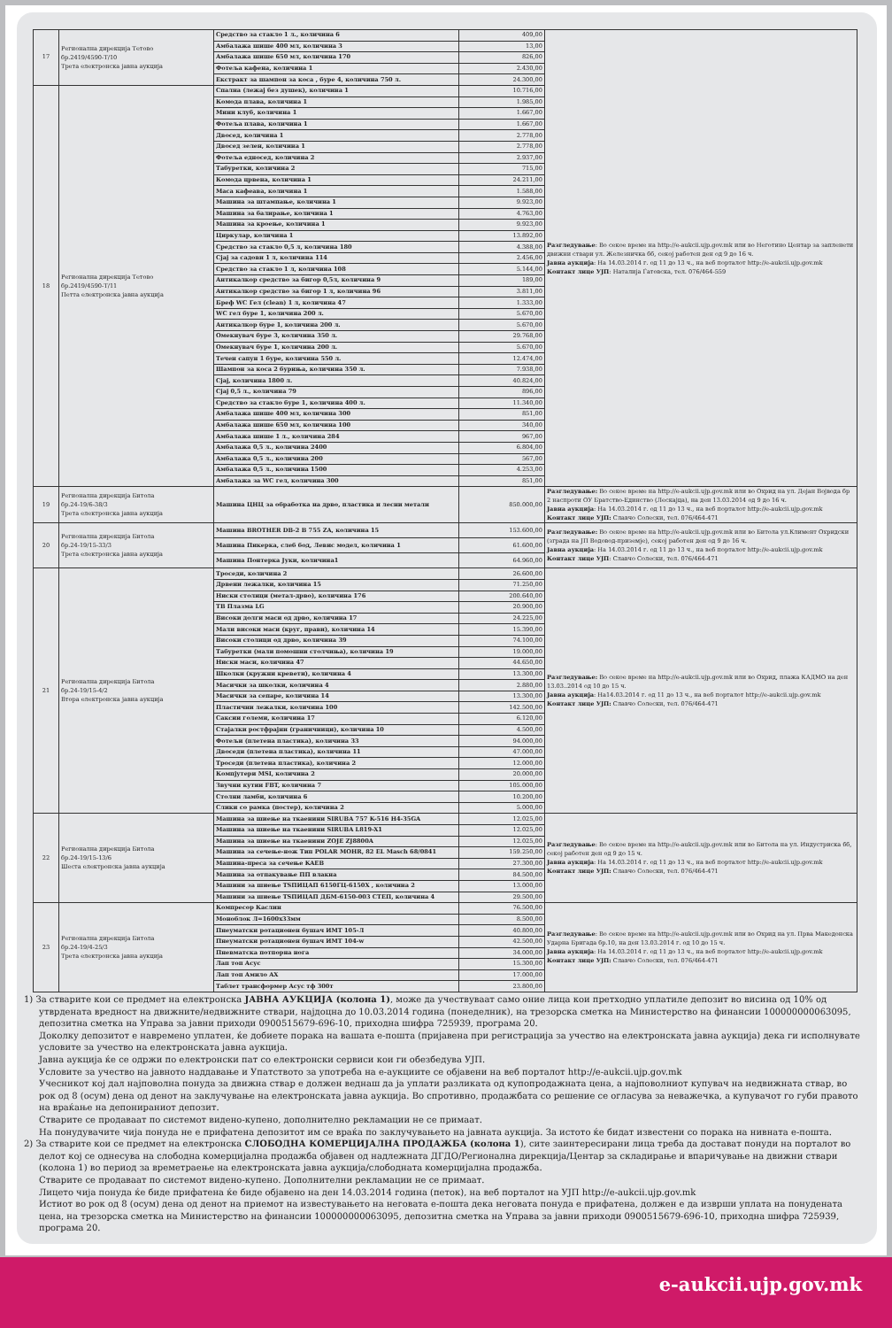| 17 | Регионална дирекција Тетово бр.2419/4590-Т/10 Трета електронска јавна аукција | Средство за стакло 1 л., количина 6 | 409,00 | Разгледување : Во секое време на http://e-aukcii.ujp.gov.mk или во Неготино Центар за запленети движни ствари ул. Железничка бб, секој работен ден од 9 до 16 ч. Јавна аукција : На 14.03.2014 г. од 11 до 13 ч., на веб порталот http://e-aukcii.ujp.gov.mk Контакт лице УЈП : Наталија Ѓатовска, тел. 076/464-559 |
| | | Амбалажа шише 400 мл, количина 3 | 13,00 | |
| | | Амбалажа шише 650 мл, количина 170 | 826,00 | |
| | | Фотеља кафена, количина 1 | 2.430,00 | |
| | | Екстракт за шампон за коса , буре 4, количина 750 л. | 24.300,00 | |
| 18 | Регионална дирекција Тетово бр.2419/4590-Т/11 Петта електронска јавна аукција | Спална (лежај без душек), количина 1 | 10.716,00 | |
| | | Комода плава, количина 1 | 1.985,00 | |
| | | Мини клуб, количина 1 | 1.667,00 | |
| | | Фотеља плава, количина 1 | 1.667,00 | |
| | | Двосед, количина 1 | 2.778,00 | |
| | | Двосед зелен, количина 1 | 2.778,00 | |
| | | Фотеља едносед, количина 2 | 2.937,00 | |
| | | Табуретки, количина 2 | 715,00 | |
| | | Комода црвена, количина 1 | 24.211,00 | |
| | | Маса кафеава, количина 1 | 1.588,00 | |
| | | Машина за штампање, количина 1 | 9.923,00 | |
| | | Машина за балирање, количина 1 | 4.763,00 | |
| | | Машина за кроење, количина 1 | 9.923,00 | |
| | | Циркулар, количина 1 | 13.892,00 | |
| | | Средство за стакло 0,5 л, количина 180 | 4.388,00 | |
| | | Сјај за садови 1 л, количина 114 | 2.456,00 | |
| | | Средство за стакло 1 л, количина 108 | 5.144,00 | |
| | | Антикалкор средство за бигор 0,5л, количина 9 | 189,00 | |
| | | Антикалкор средство за бигор 1 л, количина 96 | 3.811,00 | |
| | | Бреф WC Гел (clean) 1 л, количина 47 | 1.333,00 | |
| | | WC гел буре 1, количина 200 л. | 5.670,00 | |
| | | Антикалкор буре 1, количина 200 л. | 5.670,00 | |
| | | Омекнувач буре 3, количина 350 л. | 29.768,00 | |
| | | Омекнувач буре 1, количина 200 л. | 5.670,00 | |
| | | Течен сапун 1 буре, количина 550 л. | 12.474,00 | |
| | | Шампон за коса 2 буриња, количина 350 л. | 7.938,00 | |
| | | Сјај, количина 1800 л. | 40.824,00 | |
| | | Сјај 0,5 л., количина 79 | 896,00 | |
| | | Средство за стакло буре 1, количина 400 л. | 11.340,00 | |
| | | Амбалажа шише 400 мл, количина 300 | 851,00 | |
| | | Амбалажа шише 650 мл, количина 100 | 340,00 | |
| | | Амбалажа шише 1 л., количина 284 | 967,00 | |
| | | Амбалажа 0,5 л., количина 2400 | 6.804,00 | |
| | | Амбалажа 0,5 л., количина 200 | 567,00 | |
| | | Амбалажа 0,5 л., количина 1500 | 4.253,00 | |
| | | Амбалажа за WC гел, количина 300 | 851,00 | |
| 19 | Регионална дирекција Битола бр.24-19/6-38/3 Трета електронска јавна аукција | Машина ЦНЦ за обработка на дрво, пластика и лесни метали | 850.000,00 | Разгледување: Во секое време на http://e-aukcii.ujp.gov.mk или во Охрид на ул. Дејан Војвода бр 2 наспроти ОУ Братство-Единство (Лескајца), на ден 13.03.2014 од 9 до 16 ч. Јавна аукција : На 14.03.2014 г. од 11 до 13 ч., на веб порталот http://e-aukcii.ujp.gov.mk Контакт лице УЈП: Славчо Солески, тел. 076/464-471 |
| 20 | Регионална дирекција Битола бр.24-19/15-33/3 Трета електронска јавна аукција | Машина BROTHER DB-2 B 755 ZA, количина 15 | 153.600,00 | Разгледување: Во секое време на http://e-aukcii.ujp.gov.mk или во Битола ул.Климент Охридски (зграда на ЈП Водовод-приземје), секој работен ден од 9 до 16 ч. Јавна аукција : На 14.03.2014 г. од 11 до 13 ч., на веб порталот http://e-aukcii.ujp.gov.mk Контакт лице УЈП : Славчо Солески, тел. 076/464-471 |
| | | Машина Пикерка, слеб бод, Левис модел, количина 1 | 61.600,00 | |
| | | Машина Понтерка Јуки, количина1 | 64.960,00 | |
| 21 | Регионална дирекција Битола бр.24-19/15-4/2 Втора електронска јавна аукција | Троседи, количина 2 | 26.600,00 | Разгледување: Во секое време на http://e-aukcii.ujp.gov.mk или во Охрид, плажа КАДМО на ден 13.03..2014 од 10 до 15 ч. Јавна аукција : На14.03.2014 г. од 11 до 13 ч., на веб порталот http://e-aukcii.ujp.gov.mk Контакт лице УЈП: Славчо Солески, тел. 076/464-471 |
| | | Дрвени лежалки, количина 15 | 71.250,00 | |
| | | Ниски столици (метал-дрво), количина 176 | 200.640,00 | |
| | | ТВ Плазма LG | 20.900,00 | |
| | | Високи долги маси од дрво, количина 17 | 24.225,00 | |
| | | Мали високи маси (круг, прави), количина 14 | 15.390,00 | |
| | | Високи столици од дрво, количина 39 | 74.100,00 | |
| | | Табуретки (мали помошни столчиња), количина 19 | 19.000,00 | |
| | | Ниски маси, количина 47 | 44.650,00 | |
| | | Школки (кружни кревети), количина 4 | 13.300,00 | |
| | | Масички за школки, количина 4 | 2.880,00 | |
| | | Масички за сепаре, количина 14 | 13.300,00 | |
| | | Пластични лежалки, количина 100 | 142.500,00 | |
| | | Саксии големи, количина 17 | 6.120,00 | |
| | | Стајалки ростфрајни (граничници), количина 10 | 4.500,00 | |
| | | Фотељи (плетена пластика), количина 33 | 94.000,00 | |
| | | Двоседи (плетена пластика), количина 11 | 47.000,00 | |
| | | Троседи (плетена пластика), количина 2 | 12.000,00 | |
| | | Компјутери MSI, количина 2 | 20.000,00 | |
| | | Звучни кутии FBT, количина 7 | 105.000,00 | |
| | | Столни ламби, количина 6 | 10.200,00 | |
| | | Слики со рамка (постер), количина 2 | 5.000,00 | |
| 22 | Регионална дирекција Битола бр.24-19/15-13/6 Шеста електронска јавна аукција | Машина за шиење на ткаенини SIRUBA 757 K-516 H4-35GA | 12.025,00 | Разгледување : Во секое време на http://e-aukcii.ujp.gov.mk или во Битола на ул. Индустриска бб, секој работен ден од 9 до 15 ч. Јавна аукција : На 14.03.2014 г. од 11 до 13 ч., на веб порталот http://e-aukcii.ujp.gov.mk Контакт лице УЈП: Славчо Солески, тел. 076/464-471 |
| | | Машина за шиење на ткаенини SIRUBA L819-X1 | 12.025,00 | |
| | | Машина за шиење на ткаенини ZOJE ZJ8800A | 12.025,00 | |
| | | Машина за сечење-нож Тип POLAR MOHR, 82 EL Masch 68/0841 | 159.250,00 | |
| | | Машина-преса за сечење KAEB | 27.300,00 | |
| | | Машина за отпакување ПП влакна | 84.500,00 | |
| | | Машини за шиење TSПИЦАП 6150ГЦ-6150X , количина 2 | 13.000,00 | |
| | | Машини за шиење TSПИЦАП ДБМ-6150-003 СТЕП, количина 4 | 29.500,00 | |
| 23 | Регионална дирекција Битола бр.24-19/4-25/3 Трета електронска јавна аукција | Компресор Каслин | 76.500,00 | Разгледување : Во секое време на http://e-aukcii.ujp.gov.mk или во Охрид на ул. Прва Македонска Ударна Бригада бр.10, на ден 13.03.2014 г. од 10 до 15 ч. Јавна аукција : На 14.03.2014 г. од 11 до 13 ч., на веб порталот http://e-aukcii.ujp.gov.mk Контакт лице УЈП: Славчо Солески, тел. 076/464-471 |
| | | Моноблок Л=1600x33мм | 8.500,00 | |
| | | Пнеуматски ротационен бушач ИМТ 105-Л | 40.800,00 | |
| | | Пнеуматски ротационен бушач ИМТ 104-w | 42.500,00 | |
| | | Пневматска потпорна нога | 34.000,00 | |
| | | Лап топ Асус | 15.300,00 | |
| | | Лап топ Амило AX | 17.000,00 | |
| | | Таблет трансформер Асус тф 300т | 23.800,00 | |
1) За стварите кои се предмет на електронска ЈАВНА АУКЦИЈА (колона 1), може да учествуваат само оние лица кои претходно уплатиле депозит во висина од 10% од
утврдената вредност на движните/недвижните ствари, најдоцна до 10.03.2014 година (понеделник), на трезорска сметка на Министерство на финансии 100000000063095, депозитна сметка на Управа за јавни приходи 0900515679-696-10, приходна шифра 725939, програма 20.
Доколку депозитот е навремено уплатен, ќе добиете порака на вашата е-пошта (пријавена при регистрација за учество на електронската јавна аукција) дека ги исполнувате условите за учество на електронската јавна аукција.
Јавна аукција ќе се одржи по електронски пат со електронски сервиси кои ги обезбедува УЈП.
Условите за учество на јавното наддавање и Упатството за употреба на е-аукциите се објавени на веб порталот http://e-aukcii.ujp.gov.mk
Учесникот кој дал најповолна понуда за движна ствар е должен веднаш да ја уплати разликата од купопродажната цена, а најповолниот купувач на недвижната ствар, во рок од 8 (осум) дена од денот на заклучување на електронската јавна аукција. Во спротивно, продажбата со решение се огласува за неважечка, а купувачот го губи правото на враќање на депонираниот депозит.
Стварите се продаваат по системот видено-купено, дополнително рекламации не се примаат.
На понудувачите чија понуда не е прифатена депозитот им се враќа по заклучувањето на јавната аукција. За истото ќе бидат известени со порака на нивната е-пошта.
2) За стварите кои се предмет на електронска СЛОБОДНА КОМЕРЦИЈАЛНА ПРОДАЖБА (колона 1), сите заинтересирани лица треба да достават понуди на порталот во
делот кој се однесува на слободна комерцијална продажба објавен од надлежната ДГДО/Регионална дирекција/Центар за складирање и впаричување на движни ствари (колона 1) во период за времетраење на електронската јавна аукција/слободната комерцијална продажба.
Стварите се продаваат по системот видено-купено. Дополнителни рекламации не се примаат.
Лицето чија понуда ќе биде прифатена ќе биде објавено на ден 14.03.2014 година (петок), на веб порталот на УЈП http://e-aukcii.ujp.gov.mk
Истиот во рок од 8 (осум) дена од денот на приемот на известувањето на неговата е-пошта дека неговата понуда е прифатена, должен е да изврши уплата на понудената цена, на трезорска сметка на Министерство на финансии 100000000063095, депозитна сметка на Управа за јавни приходи 0900515679-696-10, приходна шифра 725939, програма 20.
e-aukcii.ujp.gov.mk